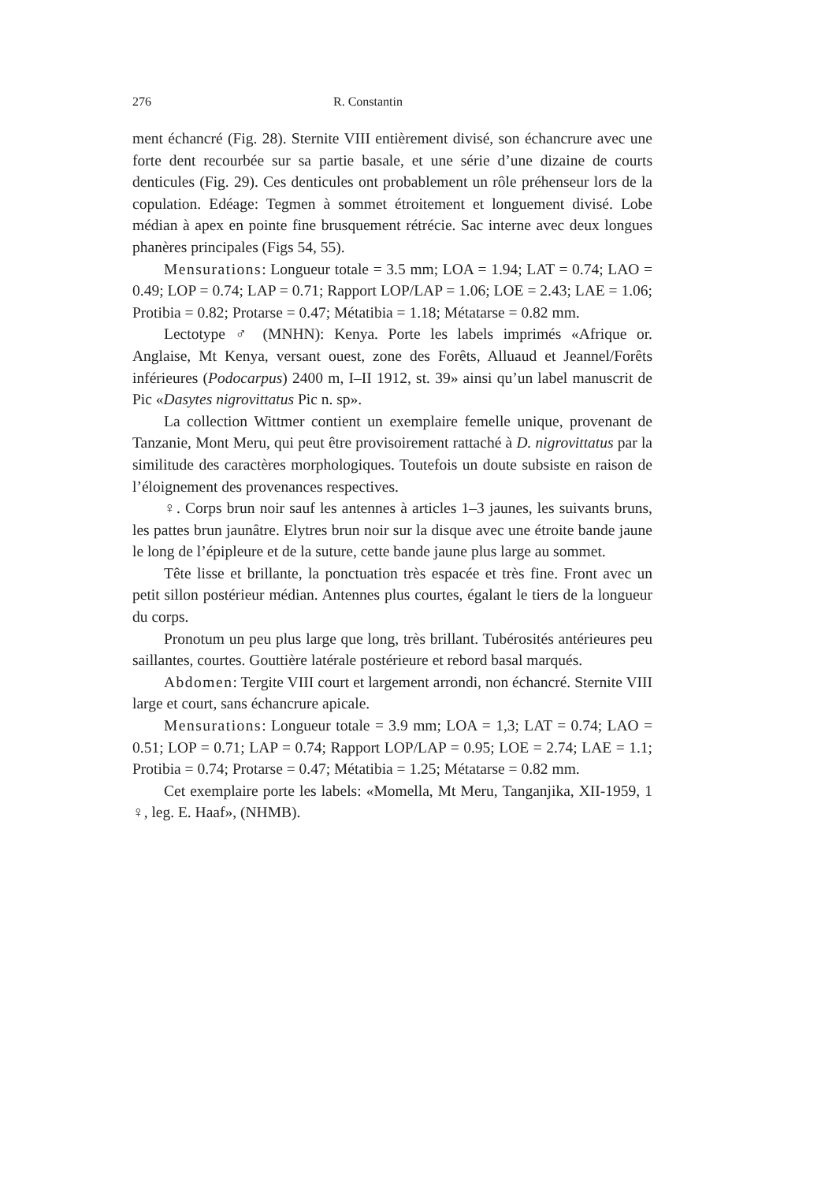276 R. Constantin
ment échancré (Fig. 28). Sternite VIII entièrement divisé, son échancrure avec une forte dent recourbée sur sa partie basale, et une série d’une dizaine de courts denticules (Fig. 29). Ces denticules ont probablement un rôle préhenseur lors de la copulation. Edéage: Tegmen à sommet étroitement et longuement divisé. Lobe médian à apex en pointe fine brusquement rétrécie. Sac interne avec deux longues phanères principales (Figs 54, 55).
Mensurations: Longueur totale = 3.5 mm; LOA = 1.94; LAT = 0.74; LAO = 0.49; LOP = 0.74; LAP = 0.71; Rapport LOP/LAP = 1.06; LOE = 2.43; LAE = 1.06; Protibia = 0.82; Protarse = 0.47; Métatibia = 1.18; Métatarse = 0.82 mm.
Lectotype ♂ (MNHN): Kenya. Porte les labels imprimés «Afrique or. Anglaise, Mt Kenya, versant ouest, zone des Forêts, Alluaud et Jeannel/Forêts inférieures (Podocarpus) 2400 m, I–II 1912, st. 39» ainsi qu’un label manuscrit de Pic «Dasytes nigrovittatus Pic n. sp».
La collection Wittmer contient un exemplaire femelle unique, provenant de Tanzanie, Mont Meru, qui peut être provisoirement rattaché à D. nigrovittatus par la similitude des caractères morphologiques. Toutefois un doute subsiste en raison de l’éloignement des provenances respectives.
♀. Corps brun noir sauf les antennes à articles 1–3 jaunes, les suivants bruns, les pattes brun jaunâtre. Elytres brun noir sur la disque avec une étroite bande jaune le long de l’épipleure et de la suture, cette bande jaune plus large au sommet.
Tête lisse et brillante, la ponctuation très espacée et très fine. Front avec un petit sillon postérieur médian. Antennes plus courtes, égalant le tiers de la longueur du corps.
Pronotum un peu plus large que long, très brillant. Tubérosités antérieures peu saillantes, courtes. Gouttière latérale postérieure et rebord basal marqués.
Abdomen: Tergite VIII court et largement arrondi, non échancré. Sternite VIII large et court, sans échancrure apicale.
Mensurations: Longueur totale = 3.9 mm; LOA = 1,3; LAT = 0.74; LAO = 0.51; LOP = 0.71; LAP = 0.74; Rapport LOP/LAP = 0.95; LOE = 2.74; LAE = 1.1; Protibia = 0.74; Protarse = 0.47; Métatibia = 1.25; Métatarse = 0.82 mm.
Cet exemplaire porte les labels: «Momella, Mt Meru, Tanganjika, XII-1959, 1 ♀, leg. E. Haaf», (NHMB).